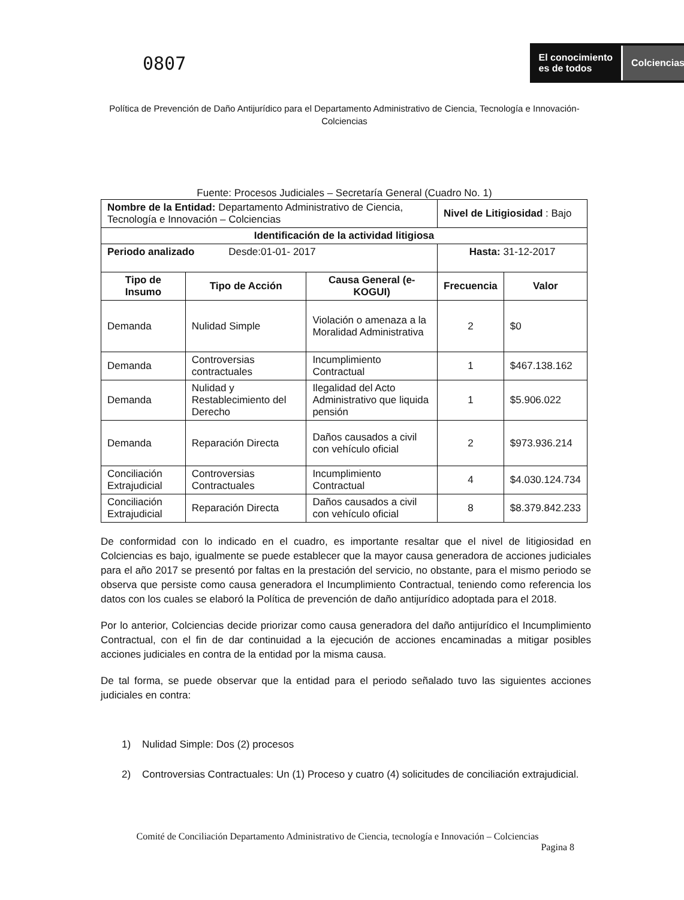0807
El conocimiento
es de todos
Colciencias
Política de Prevención de Daño Antijurídico para el Departamento Administrativo de Ciencia, Tecnología e Innovación- Colciencias
Fuente: Procesos Judiciales – Secretaría General (Cuadro No. 1)
| Nombre de la Entidad: Departamento Administrativo de Ciencia, Tecnología e Innovación – Colciencias | | | Nivel de Litigiosidad : Bajo | |
| Identificación de la actividad litigiosa | | | | |
| Periodo analizado Desde:01-01- 2017 | | | Hasta: 31-12-2017 | |
| Tipo de Insumo | Tipo de Acción | Causa General (e-KOGUI) | Frecuencia | Valor |
| Demanda | Nulidad Simple | Violación o amenaza a la Moralidad Administrativa | 2 | $0 |
| Demanda | Controversias contractuales | Incumplimiento Contractual | 1 | $467.138.162 |
| Demanda | Nulidad y Restablecimiento del Derecho | Ilegalidad del Acto Administrativo que liquida pensión | 1 | $5.906.022 |
| Demanda | Reparación Directa | Daños causados a civil con vehículo oficial | 2 | $973.936.214 |
| Conciliación Extrajudicial | Controversias Contractuales | Incumplimiento Contractual | 4 | $4.030.124.734 |
| Conciliación Extrajudicial | Reparación Directa | Daños causados a civil con vehículo oficial | 8 | $8.379.842.233 |
De conformidad con lo indicado en el cuadro, es importante resaltar que el nivel de litigiosidad en Colciencias es bajo, igualmente se puede establecer que la mayor causa generadora de acciones judiciales para el año 2017 se presentó por faltas en la prestación del servicio, no obstante, para el mismo periodo se observa que persiste como causa generadora el Incumplimiento Contractual, teniendo como referencia los datos con los cuales se elaboró la Política de prevención de daño antijurídico adoptada para el 2018.
Por lo anterior, Colciencias decide priorizar como causa generadora del daño antijurídico el Incumplimiento Contractual, con el fin de dar continuidad a la ejecución de acciones encaminadas a mitigar posibles acciones judiciales en contra de la entidad por la misma causa.
De tal forma, se puede observar que la entidad para el periodo señalado tuvo las siguientes acciones judiciales en contra:
1) Nulidad Simple: Dos (2) procesos
2) Controversias Contractuales: Un (1) Proceso y cuatro (4) solicitudes de conciliación extrajudicial.
Comité de Conciliación Departamento Administrativo de Ciencia, tecnología e Innovación – Colciencias
Pagina 8